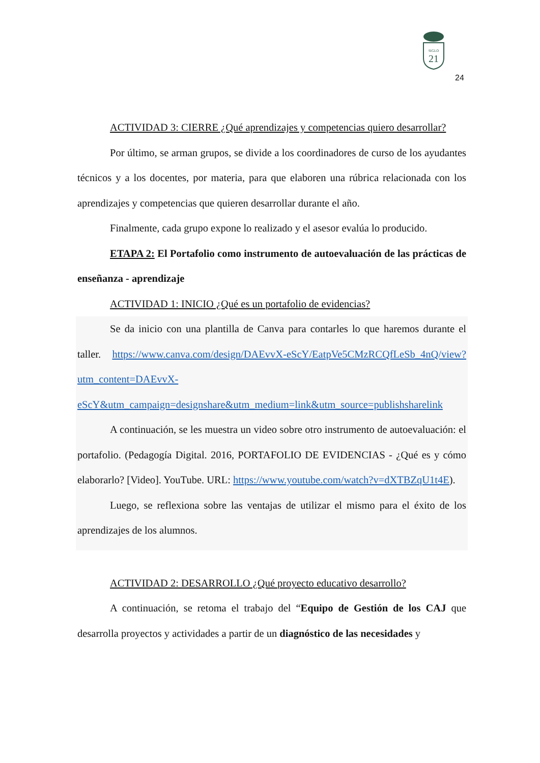SIGLO
21
24
ACTIVIDAD 3: CIERRE ¿Qué aprendizajes y competencias quiero desarrollar?
Por último, se arman grupos, se divide a los coordinadores de curso de los ayudantes técnicos y a los docentes, por materia, para que elaboren una rúbrica relacionada con los aprendizajes y competencias que quieren desarrollar durante el año.
Finalmente, cada grupo expone lo realizado y el asesor evalúa lo producido.
ETAPA 2: El Portafolio como instrumento de autoevaluación de las prácticas de enseñanza - aprendizaje
ACTIVIDAD 1: INICIO ¿Qué es un portafolio de evidencias?
Se da inicio con una plantilla de Canva para contarles lo que haremos durante el taller. https://www.canva.com/design/DAEvvX-eScY/EatpVe5CMzRCQfLeSb_4nQ/view?utm_content=DAEvvX-eScY&utm_campaign=designshare&utm_medium=link&utm_source=publishsharelink
A continuación, se les muestra un video sobre otro instrumento de autoevaluación: el portafolio. (Pedagogía Digital. 2016, PORTAFOLIO DE EVIDENCIAS - ¿Qué es y cómo elaborarlo? [Video]. YouTube. URL: https://www.youtube.com/watch?v=dXTBZqU1t4E).
Luego, se reflexiona sobre las ventajas de utilizar el mismo para el éxito de los aprendizajes de los alumnos.
ACTIVIDAD 2: DESARROLLO ¿Qué proyecto educativo desarrollo?
A continuación, se retoma el trabajo del “Equipo de Gestión de los CAJ que desarrolla proyectos y actividades a partir de un diagnóstico de las necesidades y